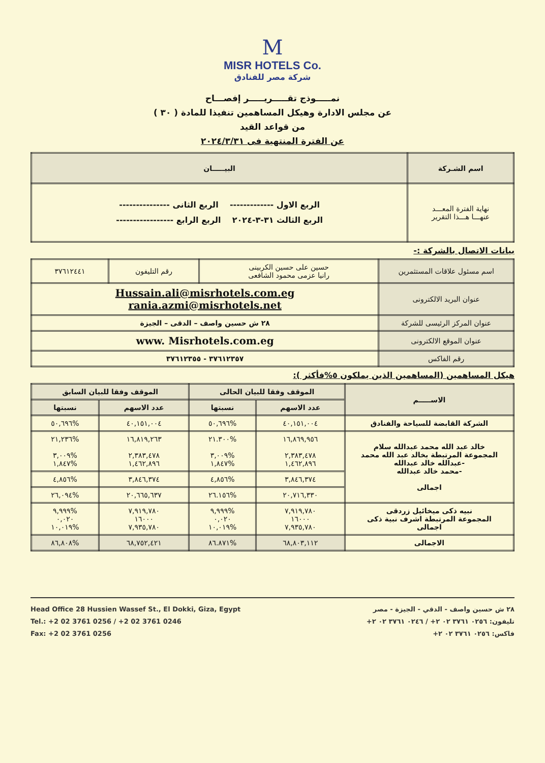M
MISR HOTELS Co.
شركة مصر للفنادق
نمـــــوذج تقـــــريـــــر إفصـــاح
عن مجلس الادارة وهيكل المساهمين تنفيذا للمادة ( ٣٠ )
من قواعد القيد
عن الفترة المنتهية فى ٢٠٢٤/٣/٣١
| اسم الشـركة | البيـــــان |
| --- | --- |
| نهاية الفترة المعـــد عنهـــا هـــذا التقرير | الربع الاول ------------- الربع الثانى --------------- الربع الثالث ٣١-٣-٢٠٢٤ الربع الرابع ----------------- |
بيانات الاتصال بالشركة :-
| اسم مسئول علاقات المستثمرين | حسين على حسين الكربينى رانيا عزمى محمود الشافعى | رقم التليفون | ٣٧٦١٢٤٤١ |
| عنوان البريد الالكترونى | Hussain.ali@misrhotels.com.eg rania.azmi@misrhotels.net | | |
| عنوان المركز الرئيسى للشركة | ٢٨ ش حسين واصف – الدقى – الجيزة | | |
| عنوان الموقع الالكترونى | www. Misrhotels.com.eg | | |
| رقم الفاكس | ٣٧٦١٢٣٥٧ - ٣٧٦١٢٣٥٥ | | |
هيكل المساهمين (المساهمين الذين يملكون ٥%فأكثر ):
| الاســـــم | الموقف وفقا للبيان الحالى | | الموقف وفقا للبيان السابق | |
| --- | --- | --- | --- | --- |
| | عدد الاسهم | نسبتها | عدد الاسهم | نسبتها |
| الشركة القابضة للسياحة والفنادق | ٤٠,١٥١,٠٠٤ | %٥٠,٦٩٦ | ٤٠,١٥١,٠٠٤ | %٥٠,٦٩٦ |
| خالد عبد الله محمد عبدالله سلام المجموعة المرتبطة بخالد عبد الله محمد -عبدالله خالد عبدالله -محمد خالد عبدالله اجمالى | ١٦,٨٦٩,٩٥٦ ٢,٣٨٣,٤٧٨ ١,٤٦٢,٨٩٦ | %٢١.٣٠٠ %٣,٠٠٩ %١,٨٤٧ | ١٦,٨١٩,٢٦٣ ٢,٣٨٣,٤٧٨ ١,٤٦٢,٨٩٦ | %٢١,٢٣٦ %٣,٠٠٩ %١,٨٤٧ |
| | ٣,٨٤٦,٣٧٤ | %٤,٨٥٦ | ٣,٨٤٦,٣٧٤ | %٤,٨٥٦ |
| | ٢٠,٧١٦,٣٣٠ | %٢٦.١٥٦ | ٢٠,٦٦٥,٦٣٧ | %٢٦,٠٩٤ |
| نبيه ذكى ميخائيل زردقى المجموعة المرتبطة اشرف نبية ذكى اجمالى | ٧,٩١٩,٧٨٠ ١٦٠٠٠ ٧,٩٣٥,٧٨٠ | %٩,٩٩٩ ٠,٠٢٠ %١٠,٠١٩ | ٧,٩١٩,٧٨٠ ١٦٠٠٠ ٧,٩٣٥,٧٨٠ | %٩,٩٩٩ ٠,٠٢٠ %١٠,٠١٩ |
| الاجمالى | ٦٨,٨٠٣,١١٢ | %٨٦.٨٧١ | ٦٨,٧٥٢,٤٢١ | %٨٦,٨٠٨ |
Head Office 28 Hussien Wassef St., El Dokki, Giza, Egypt
Tel.: +2 02 3761 0256 / +2 02 3761 0246
Fax: +2 02 3761 0256
٢٨ ش حسين واصف - الدقي - الجيزة - مصر
تليفون: ٠٢٥٦ ٣٧٦١ ٠٢ ٢+ / ٠٢٤٦ ٣٧٦١ ٠٢ ٢+
فاكس: ٠٢٥٦ ٣٧٦١ ٠٢ ٢+